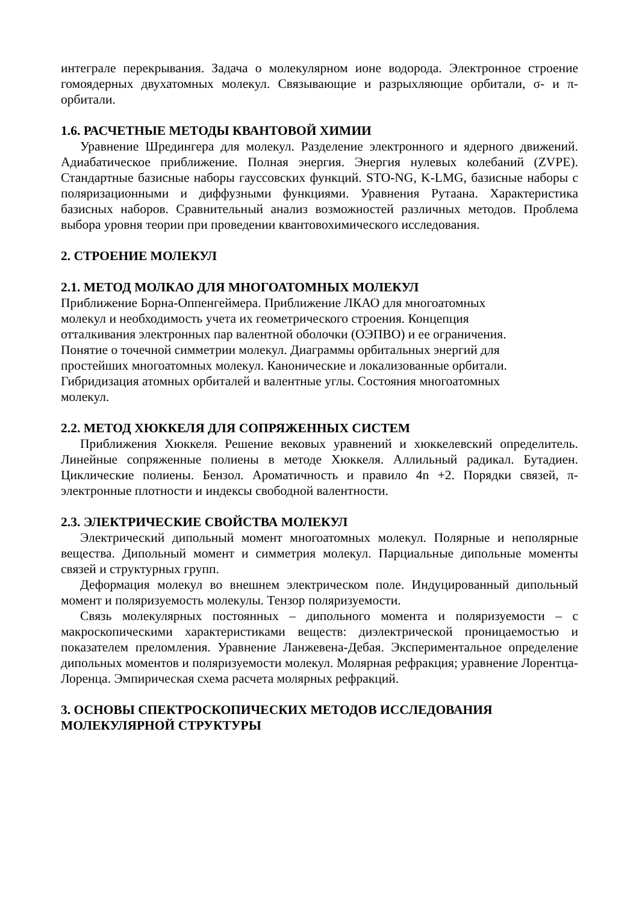интеграле перекрывания. Задача о молекулярном ионе водорода. Электронное строение гомоядерных двухатомных молекул. Связывающие и разрыхляющие орбитали, σ- и π-орбитали.
1.6. РАСЧЕТНЫЕ МЕТОДЫ КВАНТОВОЙ ХИМИИ
Уравнение Шредингера для молекул. Разделение электронного и ядерного движений. Адиабатическое приближение. Полная энергия. Энергия нулевых колебаний (ZVPE). Стандартные базисные наборы гауссовских функций. STO-NG, K-LMG, базисные наборы с поляризационными и диффузными функциями. Уравнения Рутаана. Характеристика базисных наборов. Сравнительный анализ возможностей различных методов. Проблема выбора уровня теории при проведении квантовохимического исследования.
2. СТРОЕНИЕ МОЛЕКУЛ
2.1. МЕТОД МОЛКАО ДЛЯ МНОГОАТОМНЫХ МОЛЕКУЛ
Приближение Борна-Оппенгеймера. Приближение ЛКАО для многоатомных
молекул и необходимость учета их геометрического строения. Концепция
отталкивания электронных пар валентной оболочки (ОЭПВО) и ее ограничения.
Понятие о точечной симметрии молекул. Диаграммы орбитальных энергий для
простейших многоатомных молекул. Канонические и локализованные орбитали.
Гибридизация атомных орбиталей и валентные углы. Состояния многоатомных
молекул.
2.2. МЕТОД ХЮККЕЛЯ ДЛЯ СОПРЯЖЕННЫХ СИСТЕМ
Приближения Хюккеля. Решение вековых уравнений и хюккелевский определитель. Линейные сопряженные полиены в методе Хюккеля. Аллильный радикал. Бутадиен. Циклические полиены. Бензол. Ароматичность и правило 4n +2. Порядки связей, π-электронные плотности и индексы свободной валентности.
2.3. ЭЛЕКТРИЧЕСКИЕ СВОЙСТВА МОЛЕКУЛ
Электрический дипольный момент многоатомных молекул. Полярные и неполярные вещества. Дипольный момент и симметрия молекул. Парциальные дипольные моменты связей и структурных групп.
Деформация молекул во внешнем электрическом поле. Индуцированный дипольный момент и поляризуемость молекулы. Тензор поляризуемости.
Связь молекулярных постоянных – дипольного момента и поляризуемости – с макроскопическими характеристиками веществ: диэлектрической проницаемостью и показателем преломления. Уравнение Ланжевена-Дебая. Экспериментальное определение дипольных моментов и поляризуемости молекул. Молярная рефракция; уравнение Лорентца-Лоренца. Эмпирическая схема расчета молярных рефракций.
3. ОСНОВЫ СПЕКТРОСКОПИЧЕСКИХ МЕТОДОВ ИССЛЕДОВАНИЯ МОЛЕКУЛЯРНОЙ СТРУКТУРЫ